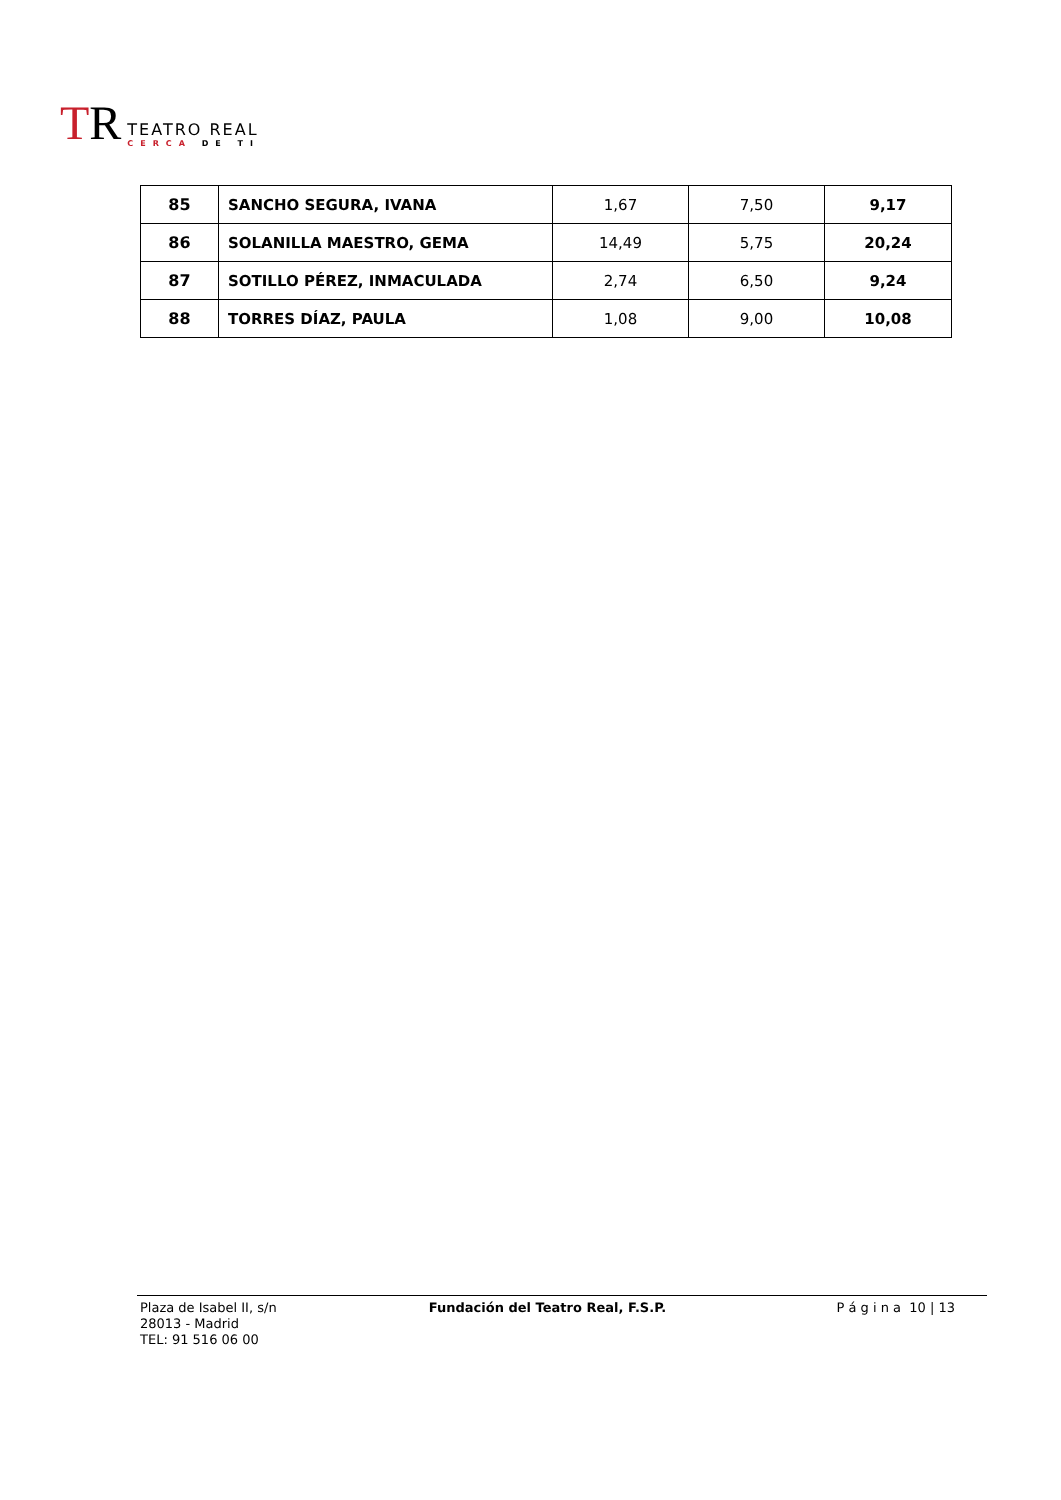TR
TEATRO REAL
CERCA DE TI
| 85 | SANCHO SEGURA, IVANA | 1,67 | 7,50 | 9,17 |
| 86 | SOLANILLA MAESTRO, GEMA | 14,49 | 5,75 | 20,24 |
| 87 | SOTILLO PÉREZ, INMACULADA | 2,74 | 6,50 | 9,24 |
| 88 | TORRES DÍAZ, PAULA | 1,08 | 9,00 | 10,08 |
Plaza de Isabel II, s/n
28013 - Madrid
TEL: 91 516 06 00
Fundación del Teatro Real, F.S.P.
P á g i n a 10 | 13